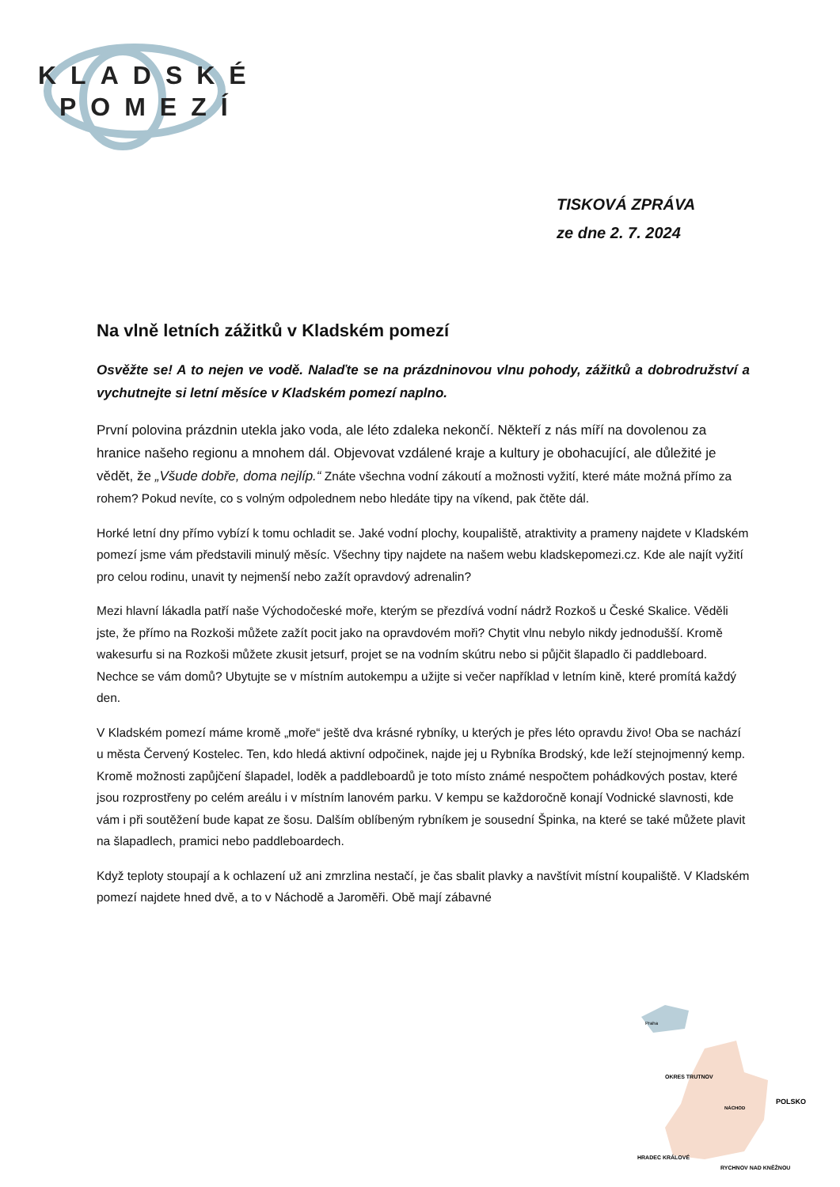KLADSKÉ
POMEZÍ
TISKOVÁ ZPRÁVA
ze dne 2. 7. 2024
Na vlně letních zážitků v Kladském pomezí
Osvěžte se! A to nejen ve vodě. Nalaďte se na prázdninovou vlnu pohody, zážitků a dobrodružství a vychutnejte si letní měsíce v Kladském pomezí naplno.
První polovina prázdnin utekla jako voda, ale léto zdaleka nekončí. Někteří z nás míří na dovolenou za hranice našeho regionu a mnohem dál. Objevovat vzdálené kraje a kultury je obohacující, ale důležité je vědět, že „Všude dobře, doma nejlíp.“ Znáte všechna vodní zákoutí a možnosti vyžití, které máte možná přímo za rohem? Pokud nevíte, co s volným odpolednem nebo hledáte tipy na víkend, pak čtěte dál.
Horké letní dny přímo vybízí k tomu ochladit se. Jaké vodní plochy, koupaliště, atraktivity a prameny najdete v Kladském pomezí jsme vám představili minulý měsíc. Všechny tipy najdete na našem webu kladskepomezi.cz. Kde ale najít vyžití pro celou rodinu, unavit ty nejmenší nebo zažít opravdový adrenalin?
Mezi hlavní lákadla patří naše Východočeské moře, kterým se přezdívá vodní nádrž Rozkoš u České Skalice. Věděli jste, že přímo na Rozkoši můžete zažít pocit jako na opravdovém moři? Chytit vlnu nebylo nikdy jednodušší. Kromě wakesurfu si na Rozkoši můžete zkusit jetsurf, projet se na vodním skútru nebo si půjčit šlapadlo či paddleboard. Nechce se vám domů? Ubytujte se v místním autokempu a užijte si večer například v letním kině, které promítá každý den.
V Kladském pomezí máme kromě „moře“ ještě dva krásné rybníky, u kterých je přes léto opravdu živo! Oba se nachází u města Červený Kostelec. Ten, kdo hledá aktivní odpočinek, najde jej u Rybníka Brodský, kde leží stejnojmenný kemp. Kromě možnosti zapůjčení šlapadel, loděk a paddleboardů je toto místo známé nespočtem pohádkových postav, které jsou rozprostřeny po celém areálu i v místním lanovém parku. V kempu se každoročně konají Vodnické slavnosti, kde vám i při soutěžení bude kapat ze šosu. Dalším oblíbeným rybníkem je sousední Špinka, na které se také můžete plavit na šlapadlech, pramici nebo paddleboardech.
Když teploty stoupají a k ochlazení už ani zmrzlina nestačí, je čas sbalit plavky a navštívit místní koupaliště. V Kladském pomezí najdete hned dvě, a to v Náchodě a Jaroměři. Obě mají zábavné
Praha
OKRES TRUTNOV
POLSKO
NÁCHOD
HRADEC KRÁLOVÉ
RYCHNOV NAD KNĚŽNOU